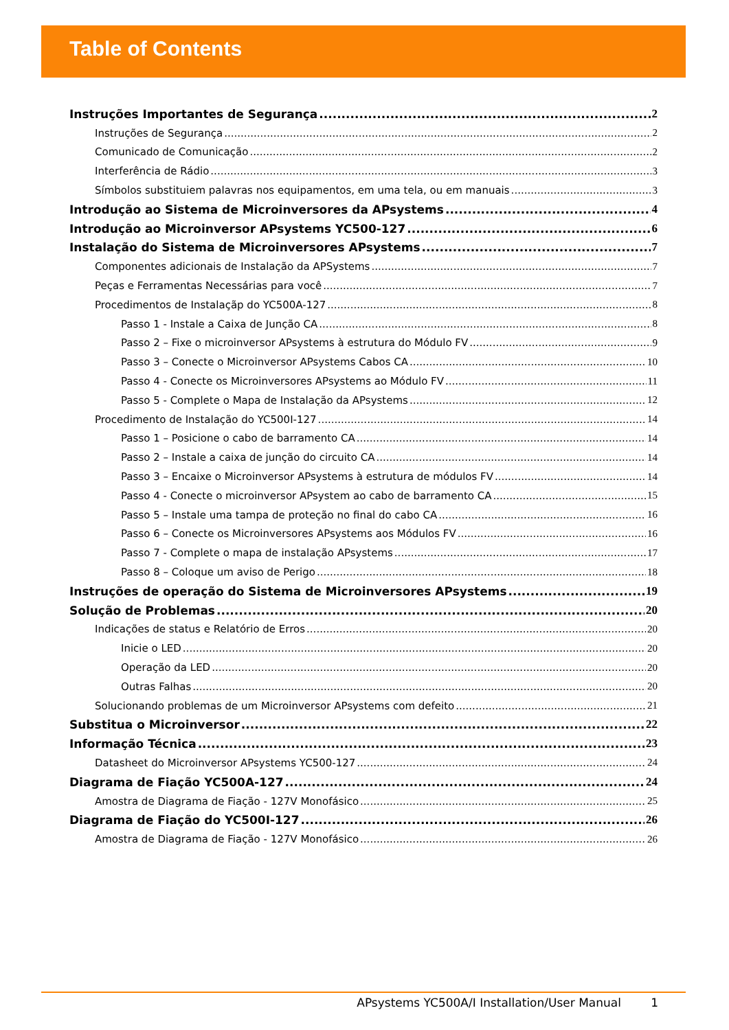Table of Contents
Instruções Importantes de Segurança 2
Instruções de Segurança 2
Comunicado de Comunicação 2
Interferência de Rádio 3
Símbolos substituiem palavras nos equipamentos, em uma tela, ou em manuais 3
Introdução ao Sistema de Microinversores da APsystems 4
Introdução ao Microinversor APsystems YC500-127 6
Instalação do Sistema de Microinversores APsystems 7
Componentes adicionais de Instalação da APSystems 7
Peças e Ferramentas Necessárias para você 7
Procedimentos de Instalaçãp do YC500A-127 8
Passo 1 - Instale a Caixa de Junção CA 8
Passo 2 – Fixe o microinversor APsystems à estrutura do Módulo FV 9
Passo 3 – Conecte o Microinversor APsystems Cabos CA 10
Passo 4 - Conecte os Microinversores APsystems ao Módulo FV 11
Passo 5 - Complete o Mapa de Instalação da APsystems 12
Procedimento de Instalação do YC500I-127 14
Passo 1 – Posicione o cabo de barramento CA 14
Passo 2 – Instale a caixa de junção do circuito CA 14
Passo 3 – Encaixe o Microinversor APsystems à estrutura de módulos FV 14
Passo 4 - Conecte o microinversor APsystem ao cabo de barramento CA 15
Passo 5 – Instale uma tampa de proteção no final do cabo CA 16
Passo 6 – Conecte os Microinversores APsystems aos Módulos FV 16
Passo 7 - Complete o mapa de instalação APsystems 17
Passo 8 – Coloque um aviso de Perigo 18
Instruções de operação do Sistema de Microinversores APsystems 19
Solução de Problemas 20
Indicações de status e Relatório de Erros 20
Inicie o LED 20
Operação da LED 20
Outras Falhas 20
Solucionando problemas de um Microinversor APsystems com defeito 21
Substitua o Microinversor 22
Informação Técnica 23
Datasheet do Microinversor APsystems YC500-127 24
Diagrama de Fiação YC500A-127 24
Amostra de Diagrama de Fiação - 127V Monofásico 25
Diagrama de Fiação do YC500I-127 26
Amostra de Diagrama de Fiação - 127V Monofásico 26
APsystems YC500A/I Installation/User Manual 1